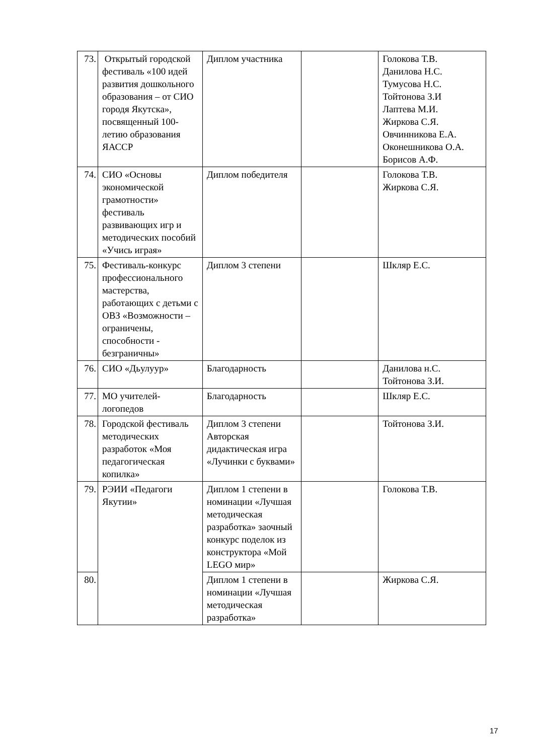| 73. | Открытый городской фестиваль «100 идей развития дошкольного образования – от СИО городя Якутска», посвященный 100-летию образования ЯАССР | Диплом участника | | Голокова Т.В. Данилова Н.С. Тумусова Н.С. Тойтонова З.И Лаптева М.И. Жиркова С.Я. Овчинникова Е.А. Оконешникова О.А. Борисов А.Ф. |
| 74. | СИО «Основы экономической грамотности» фестиваль развивающих игр и методических пособий «Учись играя» | Диплом победителя | | Голокова Т.В. Жиркова С.Я. |
| 75. | Фестиваль-конкурс профессионального мастерства, работающих с детьми с ОВЗ «Возможности – ограничены, способности - безграничны» | Диплом 3 степени | | Шкляр Е.С. |
| 76. | СИО «Дьулуур» | Благодарность | | Данилова н.С. Тойтонова З.И. |
| 77. | МО учителей-логопедов | Благодарность | | Шкляр Е.С. |
| 78. | Городской фестиваль методических разработок «Моя педагогическая копилка» | Диплом 3 степени Авторская дидактическая игра «Лучинки с буквами» | | Тойтонова З.И. |
| 79. | РЭИИ «Педагоги Якутии» | Диплом 1 степени в номинации «Лучшая методическая разработка» заочный конкурс поделок из конструктора «Мой LEGO мир» | | Голокова Т.В. |
| 80. | | Диплом 1 степени в номинации «Лучшая методическая разработка» | | Жиркова С.Я. |
17